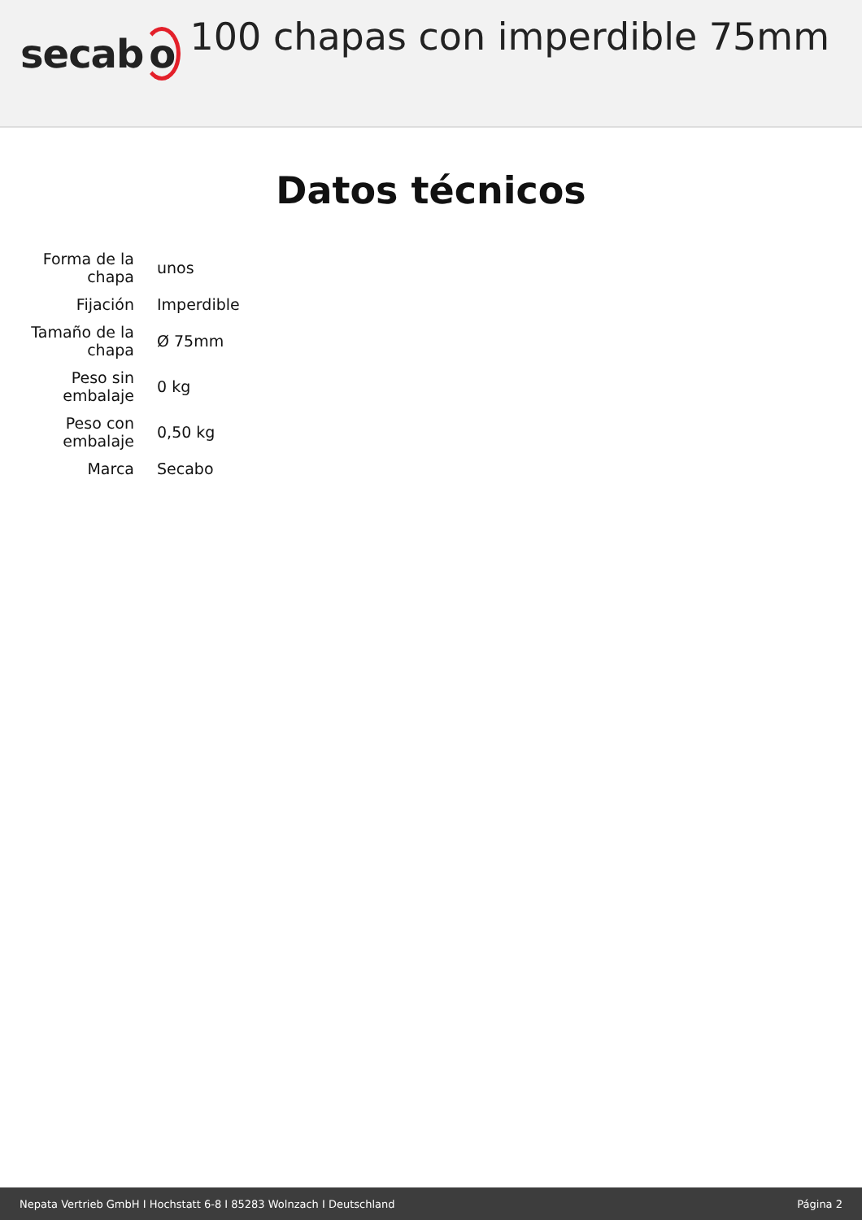secabo
100 chapas con imperdible 75mm
Datos técnicos
| Forma de la chapa | unos |
| Fijación | Imperdible |
| Tamaño de la chapa | Ø 75mm |
| Peso sin embalaje | 0 kg |
| Peso con embalaje | 0,50 kg |
| Marca | Secabo |
Nepata Vertrieb GmbH I Hochstatt 6-8 I 85283 Wolnzach I Deutschland Página 2